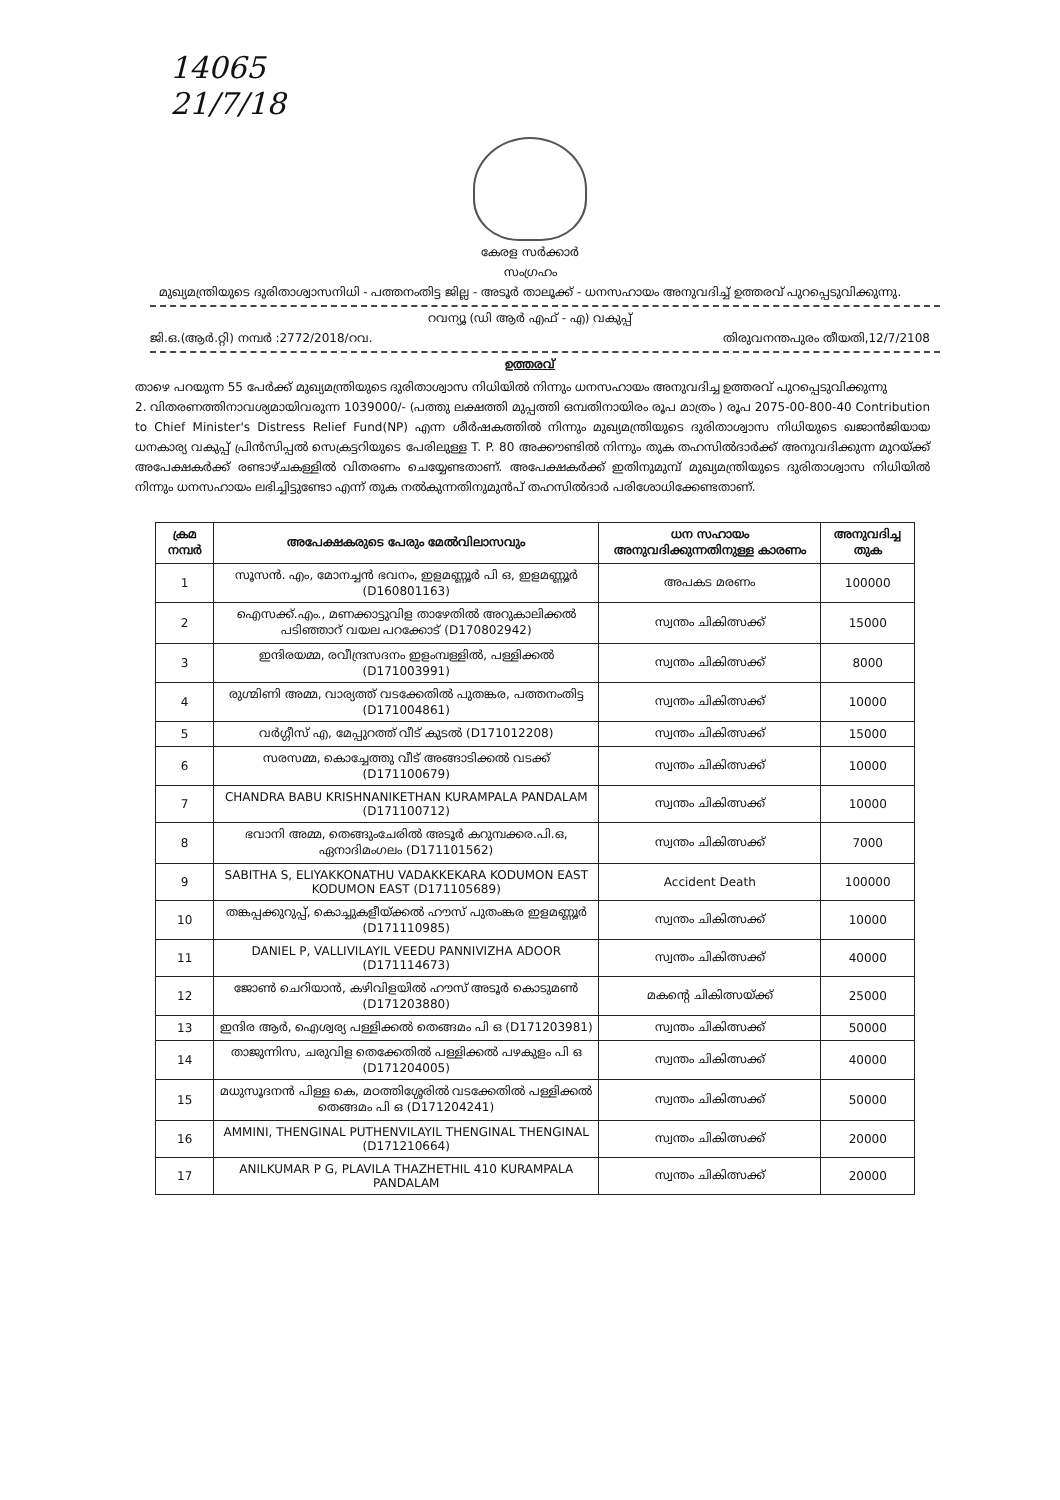14065
21/7/18
കേരള സർക്കാർ
സംഗ്രഹം
മുഖ്യമന്ത്രിയുടെ ദുരിതാശ്വാസനിധി - പത്തനംതിട്ട ജില്ല - അടൂർ താലൂക്ക് - ധനസഹായം അനുവദിച്ച് ഉത്തരവ് പുറപ്പെടുവിക്കുന്നു.
റവന്യൂ (ഡി ആർ എഫ് - എ) വകുപ്പ്
ജി.ഒ.(ആർ.റ്റി) നമ്പർ :2772/2018/റവ. തിരുവനന്തപുരം തീയതി,12/7/2108
ഉത്തരവ്
താഴെ പറയുന്ന 55 പേർക്ക് മുഖ്യമന്ത്രിയുടെ ദുരിതാശ്വാസ നിധിയിൽ നിന്നും ധനസഹായം അനുവദിച്ച ഉത്തരവ് പുറപ്പെടുവിക്കുന്നു
2. വിതരണത്തിനാവശ്യമായിവരുന്ന 1039000/- (പത്തു ലക്ഷത്തി മുപ്പത്തി ഒമ്പതിനായിരം രൂപ മാത്രം ) രൂപ 2075-00-800-40 Contribution to Chief Minister's Distress Relief Fund(NP) എന്ന ശീർഷകത്തിൽ നിന്നും മുഖ്യമന്ത്രിയുടെ ദുരിതാശ്വാസ നിധിയുടെ ഖജാൻജിയായ ധനകാര്യ വകുപ്പ് പ്രിൻസിപ്പൽ സെക്രട്ടറിയുടെ പേരിലുള്ള T. P. 80 അക്കൗണ്ടിൽ നിന്നും തുക തഹസിൽദാർക്ക് അനുവദിക്കുന്ന മുറയ്ക്ക് അപേക്ഷകർക്ക് രണ്ടാഴ്ചകള്ളിൽ വിതരണം ചെയ്യേണ്ടതാണ്. അപേക്ഷകർക്ക് ഇതിനുമുമ്പ് മുഖ്യമന്ത്രിയുടെ ദുരിതാശ്വാസ നിധിയിൽ നിന്നും ധനസഹായം ലഭിച്ചിട്ടുണ്ടോ എന്ന് തുക നൽകുന്നതിനുമുൻപ് തഹസിൽദാർ പരിശോധിക്കേണ്ടതാണ്.
| ക്രമ നമ്പർ | അപേക്ഷകരുടെ പേരും മേൽവിലാസവും | ധന സഹായം അനുവദിക്കുന്നതിനുള്ള കാരണം | അനുവദിച്ച തുക |
| --- | --- | --- | --- |
| 1 | സൂസൻ. എം, മോനച്ചൻ ഭവനം, ഇളമണ്ണൂർ പി ഒ, ഇളമണ്ണൂർ (D160801163) | അപകട മരണം | 100000 |
| 2 | ഐസക്ക്.എം., മണക്കാട്ടുവിള താഴേതിൽ അറുകാലിക്കൽ പടിഞ്ഞാറ് വയല പറക്കോട് (D170802942) | സ്വന്തം ചികിത്സക്ക് | 15000 |
| 3 | ഇന്ദിരയമ്മ, രവീന്ദ്രസദനം ഇളംമ്പള്ളിൽ, പള്ളിക്കൽ (D171003991) | സ്വന്തം ചികിത്സക്ക് | 8000 |
| 4 | രുഗ്മിണി അമ്മ, വാര്യത്ത് വടക്കേതിൽ പുതങ്കര, പത്തനംതിട്ട (D171004861) | സ്വന്തം ചികിത്സക്ക് | 10000 |
| 5 | വർഗ്ഗീസ് എ, മേപ്പുറത്ത് വീട് കുടൽ (D171012208) | സ്വന്തം ചികിത്സക്ക് | 15000 |
| 6 | സരസമ്മ, കൊച്ചേത്തു വീട് അങ്ങാടിക്കൽ വടക്ക് (D171100679) | സ്വന്തം ചികിത്സക്ക് | 10000 |
| 7 | CHANDRA BABU KRISHNANIKETHAN KURAMPALA PANDALAM (D171100712) | സ്വന്തം ചികിത്സക്ക് | 10000 |
| 8 | ഭവാനി അമ്മ, തെങ്ങുംചേരിൽ അടൂർ കറുമ്പക്കര.പി.ഒ, ഏനാദിമംഗലം (D171101562) | സ്വന്തം ചികിത്സക്ക് | 7000 |
| 9 | SABITHA S, ELIYAKKONATHU VADAKKEKARA KODUMON EAST KODUMON EAST (D171105689) | Accident Death | 100000 |
| 10 | തങ്കപ്പക്കുറുപ്പ്, കൊച്ചുകളീയ്ക്കൽ ഹൗസ് പുതംങ്കര ഇളമണ്ണൂർ (D171110985) | സ്വന്തം ചികിത്സക്ക് | 10000 |
| 11 | DANIEL P, VALLIVILAYIL VEEDU PANNIVIZHA ADOOR (D171114673) | സ്വന്തം ചികിത്സക്ക് | 40000 |
| 12 | ജോൺ ചെറിയാൻ, കഴിവിളയിൽ ഹൗസ് അടൂർ കൊടുമൺ (D171203880) | മകന്റെ ചികിത്സയ്ക്ക് | 25000 |
| 13 | ഇന്ദിര ആർ, ഐശ്വര്യ പള്ളിക്കൽ തെങ്ങമം പി ഒ (D171203981) | സ്വന്തം ചികിത്സക്ക് | 50000 |
| 14 | താജുന്നിസ, ചരുവിള തെക്കേതിൽ പള്ളിക്കൽ പഴകുളം പി ഒ (D171204005) | സ്വന്തം ചികിത്സക്ക് | 40000 |
| 15 | മധുസൂദനൻ പിള്ള കെ, മഠത്തിശ്ശേരിൽ വടക്കേതിൽ പള്ളിക്കൽ തെങ്ങമം പി ഒ (D171204241) | സ്വന്തം ചികിത്സക്ക് | 50000 |
| 16 | AMMINI, THENGINAL PUTHENVILAYIL THENGINAL THENGINAL (D171210664) | സ്വന്തം ചികിത്സക്ക് | 20000 |
| 17 | ANILKUMAR P G, PLAVILA THAZHETHIL 410 KURAMPALA PANDALAM | സ്വന്തം ചികിത്സക്ക് | 20000 |